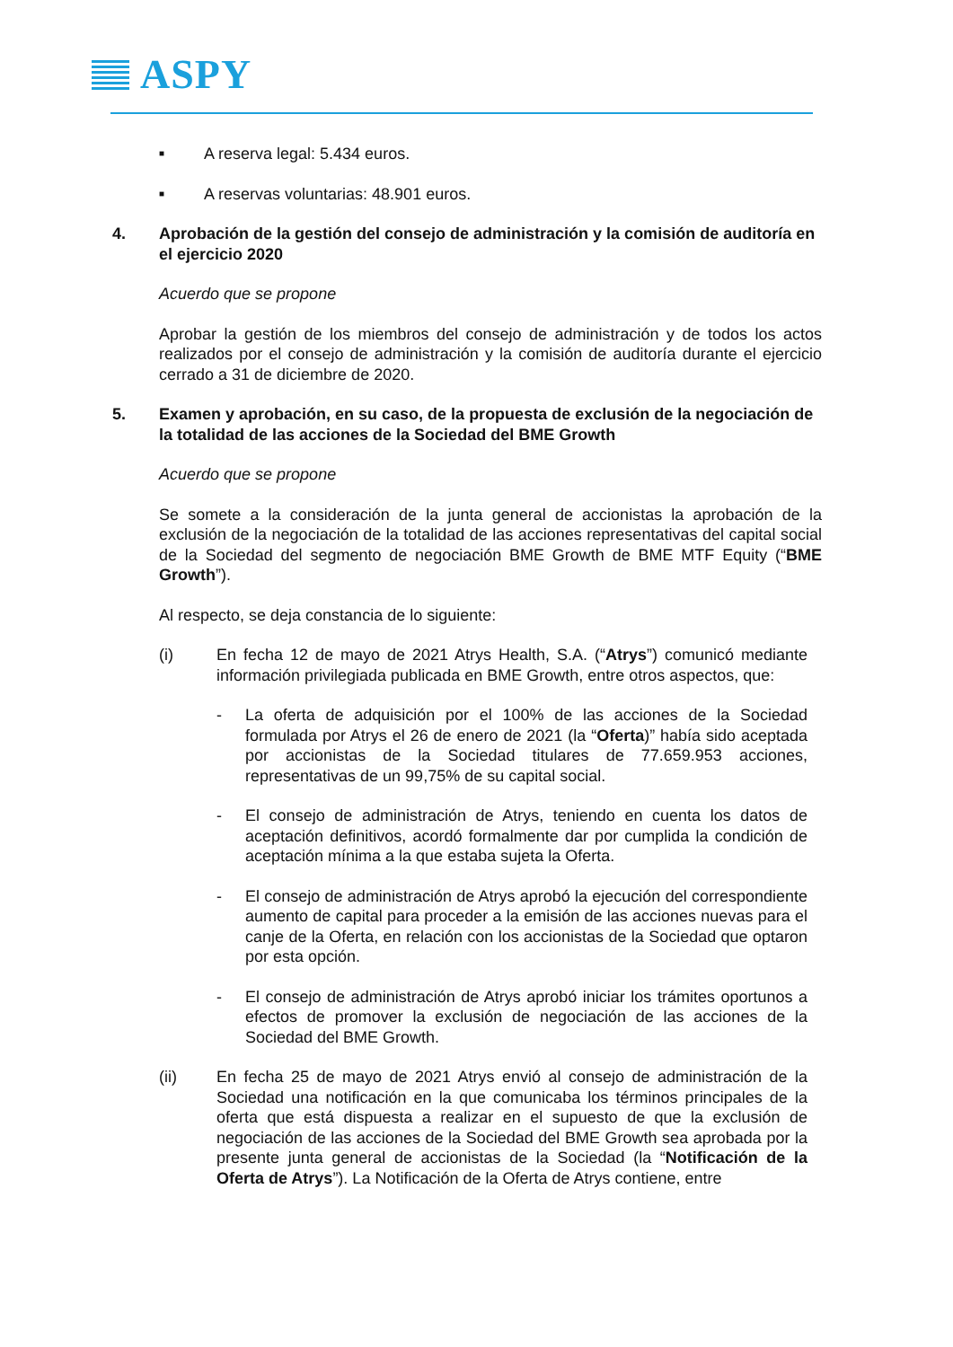ASPY
■ A reserva legal: 5.434 euros.
■ A reservas voluntarias: 48.901 euros.
4. Aprobación de la gestión del consejo de administración y la comisión de auditoría en el ejercicio 2020
Acuerdo que se propone
Aprobar la gestión de los miembros del consejo de administración y de todos los actos realizados por el consejo de administración y la comisión de auditoría durante el ejercicio cerrado a 31 de diciembre de 2020.
5. Examen y aprobación, en su caso, de la propuesta de exclusión de la negociación de la totalidad de las acciones de la Sociedad del BME Growth
Acuerdo que se propone
Se somete a la consideración de la junta general de accionistas la aprobación de la exclusión de la negociación de la totalidad de las acciones representativas del capital social de la Sociedad del segmento de negociación BME Growth de BME MTF Equity (“BME Growth”).
Al respecto, se deja constancia de lo siguiente:
(i) En fecha 12 de mayo de 2021 Atrys Health, S.A. (“Atrys”) comunicó mediante información privilegiada publicada en BME Growth, entre otros aspectos, que:
- La oferta de adquisición por el 100% de las acciones de la Sociedad formulada por Atrys el 26 de enero de 2021 (la “Oferta)” había sido aceptada por accionistas de la Sociedad titulares de 77.659.953 acciones, representativas de un 99,75% de su capital social.
- El consejo de administración de Atrys, teniendo en cuenta los datos de aceptación definitivos, acordó formalmente dar por cumplida la condición de aceptación mínima a la que estaba sujeta la Oferta.
- El consejo de administración de Atrys aprobó la ejecución del correspondiente aumento de capital para proceder a la emisión de las acciones nuevas para el canje de la Oferta, en relación con los accionistas de la Sociedad que optaron por esta opción.
- El consejo de administración de Atrys aprobó iniciar los trámites oportunos a efectos de promover la exclusión de negociación de las acciones de la Sociedad del BME Growth.
(ii) En fecha 25 de mayo de 2021 Atrys envió al consejo de administración de la Sociedad una notificación en la que comunicaba los términos principales de la oferta que está dispuesta a realizar en el supuesto de que la exclusión de negociación de las acciones de la Sociedad del BME Growth sea aprobada por la presente junta general de accionistas de la Sociedad (la “Notificación de la Oferta de Atrys”). La Notificación de la Oferta de Atrys contiene, entre